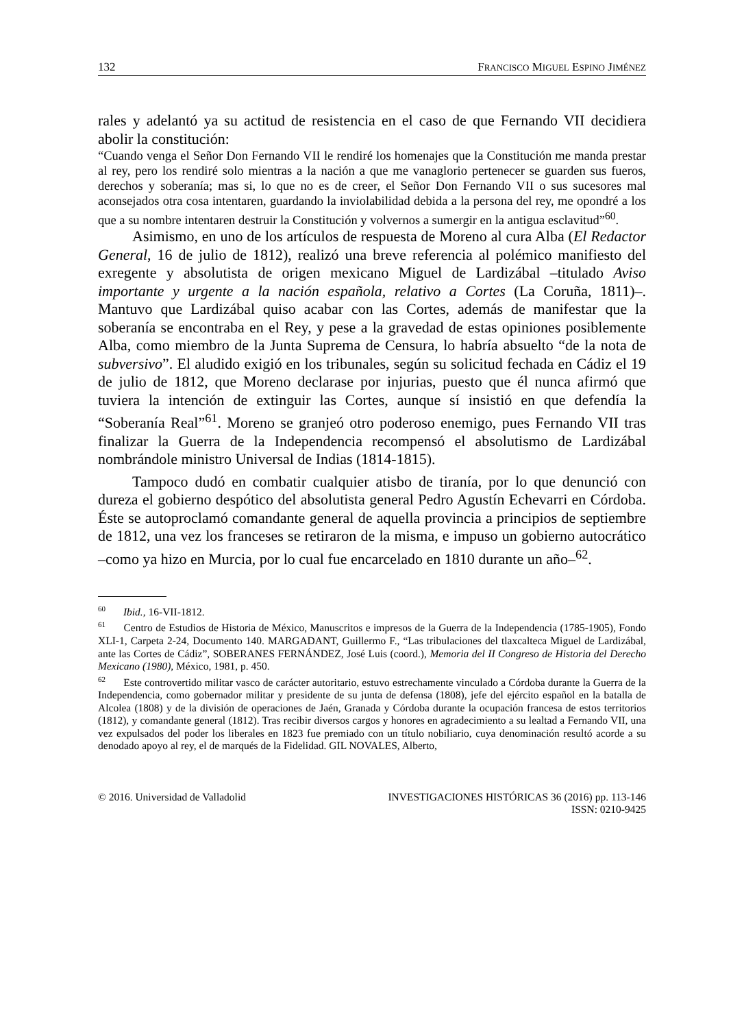132 FRANCISCO MIGUEL ESPINO JIMÉNEZ
rales y adelantó ya su actitud de resistencia en el caso de que Fernando VII decidiera abolir la constitución:
“Cuando venga el Señor Don Fernando VII le rendiré los homenajes que la Constitución me manda prestar al rey, pero los rendiré solo mientras a la nación a que me vanaglorio pertenecer se guarden sus fueros, derechos y soberanía; mas si, lo que no es de creer, el Señor Don Fernando VII o sus sucesores mal aconsejados otra cosa intentaren, guardando la inviolabilidad debida a la persona del rey, me opondré a los que a su nombre intentaren destruir la Constitución y volvernos a sumergir en la antigua esclavitud”<sup>60</sup>.
Asimismo, en uno de los artículos de respuesta de Moreno al cura Alba (El Redactor General, 16 de julio de 1812), realizó una breve referencia al polémico manifiesto del exregente y absolutista de origen mexicano Miguel de Lardizábal –titulado Aviso importante y urgente a la nación española, relativo a Cortes (La Coruña, 1811)–. Mantuvo que Lardizábal quiso acabar con las Cortes, además de manifestar que la soberanía se encontraba en el Rey, y pese a la gravedad de estas opiniones posiblemente Alba, como miembro de la Junta Suprema de Censura, lo habría absuelto “de la nota de subversivo”. El aludido exigió en los tribunales, según su solicitud fechada en Cádiz el 19 de julio de 1812, que Moreno declarase por injurias, puesto que él nunca afirmó que tuviera la intención de extinguir las Cortes, aunque sí insistió en que defendía la “Soberanía Real”<sup>61</sup>. Moreno se granjeó otro poderoso enemigo, pues Fernando VII tras finalizar la Guerra de la Independencia recompensó el absolutismo de Lardizábal nombrándole ministro Universal de Indias (1814-1815).
Tampoco dudó en combatir cualquier atisbo de tiranía, por lo que denunció con dureza el gobierno despótico del absolutista general Pedro Agustín Echevarri en Córdoba. Éste se autoproclamó comandante general de aquella provincia a principios de septiembre de 1812, una vez los franceses se retiraron de la misma, e impuso un gobierno autocrático –como ya hizo en Murcia, por lo cual fue encarcelado en 1810 durante un año–<sup>62</sup>.
<sup>60</sup> Ibid., 16-VII-1812.
<sup>61</sup> Centro de Estudios de Historia de México, Manuscritos e impresos de la Guerra de la Independencia (1785-1905), Fondo XLI-1, Carpeta 2-24, Documento 140. MARGADANT, Guillermo F., “Las tribulaciones del tlaxcalteca Miguel de Lardizábal, ante las Cortes de Cádiz”, SOBERANES FERNÁNDEZ, José Luis (coord.), Memoria del II Congreso de Historia del Derecho Mexicano (1980), México, 1981, p. 450.
<sup>62</sup> Este controvertido militar vasco de carácter autoritario, estuvo estrechamente vinculado a Córdoba durante la Guerra de la Independencia, como gobernador militar y presidente de su junta de defensa (1808), jefe del ejército español en la batalla de Alcolea (1808) y de la división de operaciones de Jaén, Granada y Córdoba durante la ocupación francesa de estos territorios (1812), y comandante general (1812). Tras recibir diversos cargos y honores en agradecimiento a su lealtad a Fernando VII, una vez expulsados del poder los liberales en 1823 fue premiado con un título nobiliario, cuya denominación resultó acorde a su denodado apoyo al rey, el de marqués de la Fidelidad. GIL NOVALES, Alberto,
© 2016. Universidad de Valladolid INVESTIGACIONES HISTÓRICAS 36 (2016) pp. 113-146
ISSN: 0210-9425